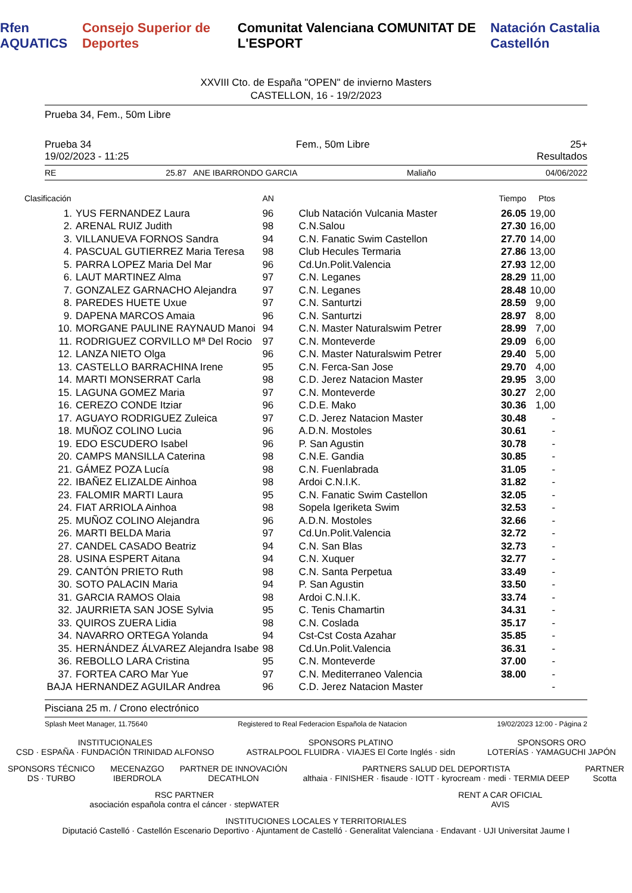Rfen AQUATICS Consejo Superior de Deportes Comunitat Valenciana COMUNITAT DE L'ESPORT Natación Castalia Castellón
XXVIII Cto. de España "OPEN" de invierno Masters
CASTELLON, 16 - 19/2/2023
Prueba 34, Fem., 50m Libre
Prueba 34
19/02/2023 - 11:25 Fem., 50m Libre 25+
Resultados
RE 25.87 ANE IBARRONDO GARCIA Maliaño 04/06/2022
| Clasificación | | AN | | Tiempo | Ptos |
| --- | --- | --- | --- | --- | --- |
| 1. | YUS FERNANDEZ Laura | 96 | Club Natación Vulcania Master | 26.05 | 19,00 |
| 2. | ARENAL RUIZ Judith | 98 | C.N.Salou | 27.30 | 16,00 |
| 3. | VILLANUEVA FORNOS Sandra | 94 | C.N. Fanatic Swim Castellon | 27.70 | 14,00 |
| 4. | PASCUAL GUTIERREZ Maria Teresa | 98 | Club Hecules Termaria | 27.86 | 13,00 |
| 5. | PARRA LOPEZ Maria Del Mar | 96 | Cd.Un.Polit.Valencia | 27.93 | 12,00 |
| 6. | LAUT MARTINEZ Alma | 97 | C.N. Leganes | 28.29 | 11,00 |
| 7. | GONZALEZ GARNACHO Alejandra | 97 | C.N. Leganes | 28.48 | 10,00 |
| 8. | PAREDES HUETE Uxue | 97 | C.N. Santurtzi | 28.59 | 9,00 |
| 9. | DAPENA MARCOS Amaia | 96 | C.N. Santurtzi | 28.97 | 8,00 |
| 10. | MORGANE PAULINE RAYNAUD Manoi | 94 | C.N. Master Naturalswim Petrer | 28.99 | 7,00 |
| 11. | RODRIGUEZ CORVILLO Mª Del Rocio | 97 | C.N. Monteverde | 29.09 | 6,00 |
| 12. | LANZA NIETO Olga | 96 | C.N. Master Naturalswim Petrer | 29.40 | 5,00 |
| 13. | CASTELLO BARRACHINA Irene | 95 | C.N. Ferca-San Jose | 29.70 | 4,00 |
| 14. | MARTI MONSERRAT Carla | 98 | C.D. Jerez Natacion Master | 29.95 | 3,00 |
| 15. | LAGUNA GOMEZ Maria | 97 | C.N. Monteverde | 30.27 | 2,00 |
| 16. | CEREZO CONDE Itziar | 96 | C.D.E. Mako | 30.36 | 1,00 |
| 17. | AGUAYO RODRIGUEZ Zuleica | 97 | C.D. Jerez Natacion Master | 30.48 | - |
| 18. | MUÑOZ COLINO Lucia | 96 | A.D.N. Mostoles | 30.61 | - |
| 19. | EDO ESCUDERO Isabel | 96 | P. San Agustin | 30.78 | - |
| 20. | CAMPS MANSILLA Caterina | 98 | C.N.E. Gandia | 30.85 | - |
| 21. | GÁMEZ POZA Lucía | 98 | C.N. Fuenlabrada | 31.05 | - |
| 22. | IBAÑEZ ELIZALDE Ainhoa | 98 | Ardoi C.N.I.K. | 31.82 | - |
| 23. | FALOMIR MARTI Laura | 95 | C.N. Fanatic Swim Castellon | 32.05 | - |
| 24. | FIAT ARRIOLA Ainhoa | 98 | Sopela Igeriketa Swim | 32.53 | - |
| 25. | MUÑOZ COLINO Alejandra | 96 | A.D.N. Mostoles | 32.66 | - |
| 26. | MARTI BELDA Maria | 97 | Cd.Un.Polit.Valencia | 32.72 | - |
| 27. | CANDEL CASADO Beatriz | 94 | C.N. San Blas | 32.73 | - |
| 28. | USINA ESPERT Aitana | 94 | C.N. Xuquer | 32.77 | - |
| 29. | CANTÓN PRIETO Ruth | 98 | C.N. Santa Perpetua | 33.49 | - |
| 30. | SOTO PALACIN Maria | 94 | P. San Agustin | 33.50 | - |
| 31. | GARCIA RAMOS Olaia | 98 | Ardoi C.N.I.K. | 33.74 | - |
| 32. | JAURRIETA SAN JOSE Sylvia | 95 | C. Tenis Chamartin | 34.31 | - |
| 33. | QUIROS ZUERA Lidia | 98 | C.N. Coslada | 35.17 | - |
| 34. | NAVARRO ORTEGA Yolanda | 94 | Cst-Cst Costa Azahar | 35.85 | - |
| 35. | HERNÁNDEZ ÁLVAREZ Alejandra Isabe | 98 | Cd.Un.Polit.Valencia | 36.31 | - |
| 36. | REBOLLO LARA Cristina | 95 | C.N. Monteverde | 37.00 | - |
| 37. | FORTEA CARO Mar Yue | 97 | C.N. Mediterraneo Valencia | 38.00 | - |
| BAJA | HERNANDEZ AGUILAR Andrea | 96 | C.D. Jerez Natacion Master | | - |
Pisciana 25 m. / Crono electrónico
Splash Meet Manager, 11.75640 Registered to Real Federacion Española de Natacion 19/02/2023 12:00 - Página 2
INSTITUCIONALES
CSD · ESPAÑA · FUNDACIÓN TRINIDAD ALFONSO
SPONSORS PLATINO
ASTRALPOOL FLUIDRA · VIAJES El Corte Inglés · sidn
SPONSORS ORO
LOTERÍAS · YAMAGUCHI JAPÓN
SPONSORS TÉCNICO
DS · TURBO
MECENAZGO
IBERDROLA
PARTNER DE INNOVACIÓN
DECATHLON
PARTNERS SALUD DEL DEPORTISTA
althaia · FINISHER · fisaude · IOTT · kyrocream · medi · TERMIA DEEP
PARTNER
Scotta
RSC PARTNER
asociación española contra el cáncer · stepWATER
RENT A CAR OFICIAL
AVIS
INSTITUCIONES LOCALES Y TERRITORIALES
Diputació Castelló · Castellón Escenario Deportivo · Ajuntament de Castelló · Generalitat Valenciana · Endavant · UJI Universitat Jaume I